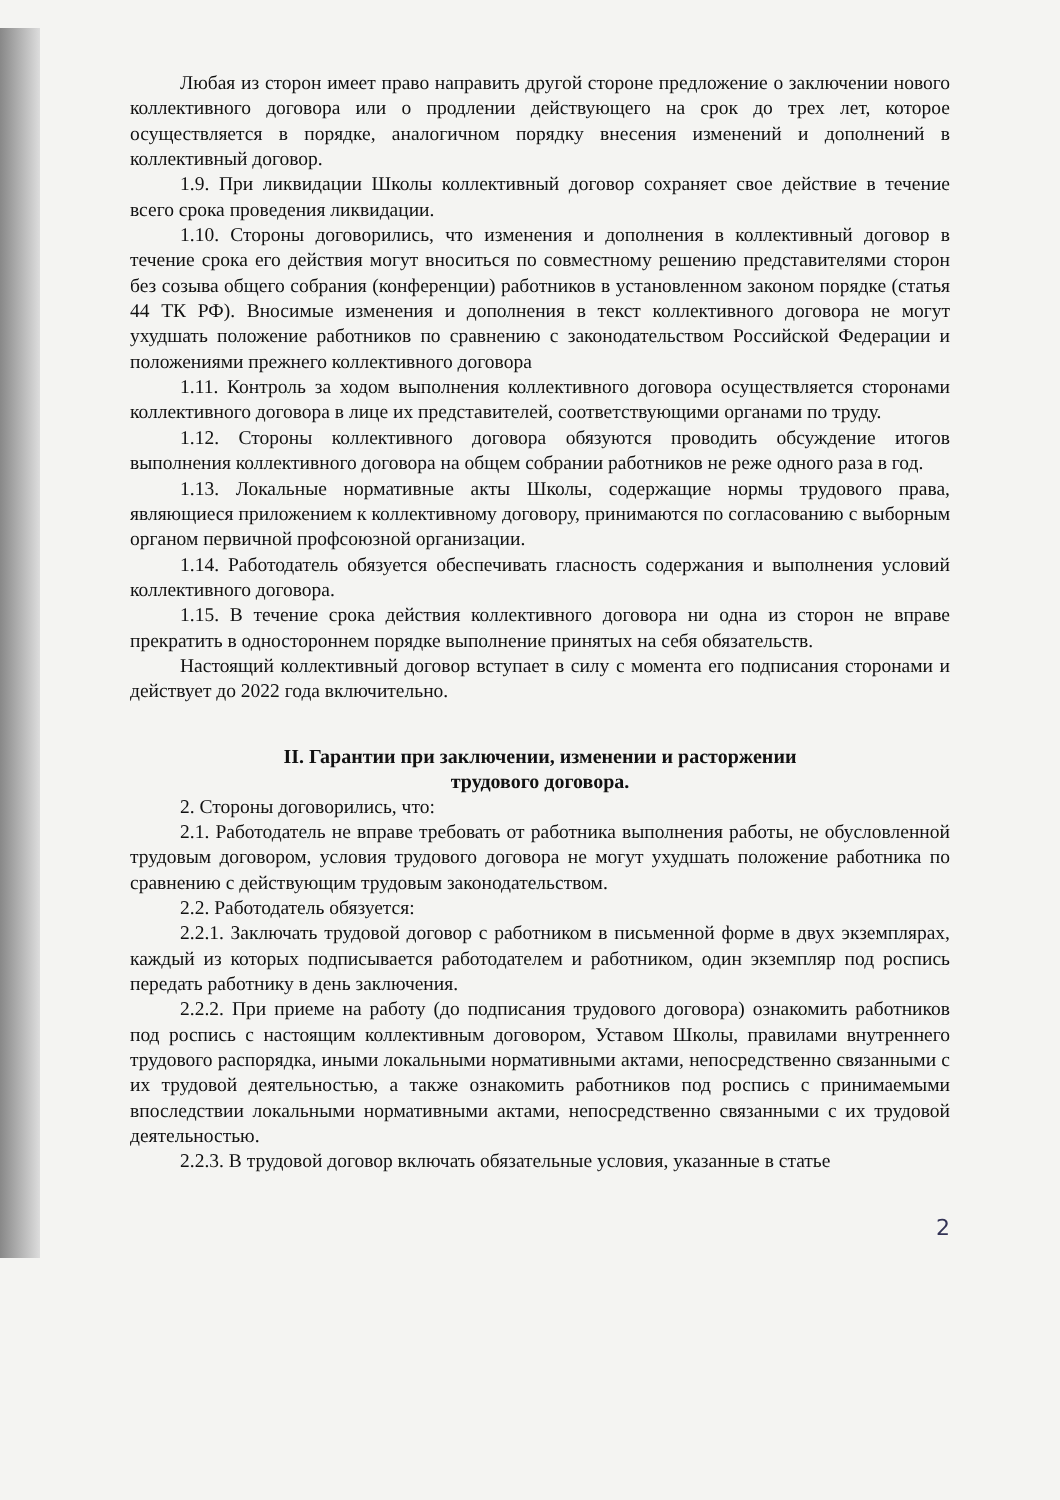Любая из сторон имеет право направить другой стороне предложение о заключении нового коллективного договора или о продлении действующего на срок до трех лет, которое осуществляется в порядке, аналогичном порядку внесения изменений и дополнений в коллективный договор.
1.9. При ликвидации Школы коллективный договор сохраняет свое действие в течение всего срока проведения ликвидации.
1.10. Стороны договорились, что изменения и дополнения в коллективный договор в течение срока его действия могут вноситься по совместному решению представителями сторон без созыва общего собрания (конференции) работников в установленном законом порядке (статья 44 ТК РФ). Вносимые изменения и дополнения в текст коллективного договора не могут ухудшать положение работников по сравнению с законодательством Российской Федерации и положениями прежнего коллективного договора
1.11. Контроль за ходом выполнения коллективного договора осуществляется сторонами коллективного договора в лице их представителей, соответствующими органами по труду.
1.12. Стороны коллективного договора обязуются проводить обсуждение итогов выполнения коллективного договора на общем собрании работников не реже одного раза в год.
1.13. Локальные нормативные акты Школы, содержащие нормы трудового права, являющиеся приложением к коллективному договору, принимаются по согласованию с выборным органом первичной профсоюзной организации.
1.14. Работодатель обязуется обеспечивать гласность содержания и выполнения условий коллективного договора.
1.15. В течение срока действия коллективного договора ни одна из сторон не вправе прекратить в одностороннем порядке выполнение принятых на себя обязательств.
Настоящий коллективный договор вступает в силу с момента его подписания сторонами и действует до 2022 года включительно.
II. Гарантии при заключении, изменении и расторжении
трудового договора.
2. Стороны договорились, что:
2.1. Работодатель не вправе требовать от работника выполнения работы, не обусловленной трудовым договором, условия трудового договора не могут ухудшать положение работника по сравнению с действующим трудовым законодательством.
2.2. Работодатель обязуется:
2.2.1. Заключать трудовой договор с работником в письменной форме в двух экземплярах, каждый из которых подписывается работодателем и работником, один экземпляр под роспись передать работнику в день заключения.
2.2.2. При приеме на работу (до подписания трудового договора) ознакомить работников под роспись с настоящим коллективным договором, Уставом Школы, правилами внутреннего трудового распорядка, иными локальными нормативными актами, непосредственно связанными с их трудовой деятельностью, а также ознакомить работников под роспись с принимаемыми впоследствии локальными нормативными актами, непосредственно связанными с их трудовой деятельностью.
2.2.3. В трудовой договор включать обязательные условия, указанные в статье
2